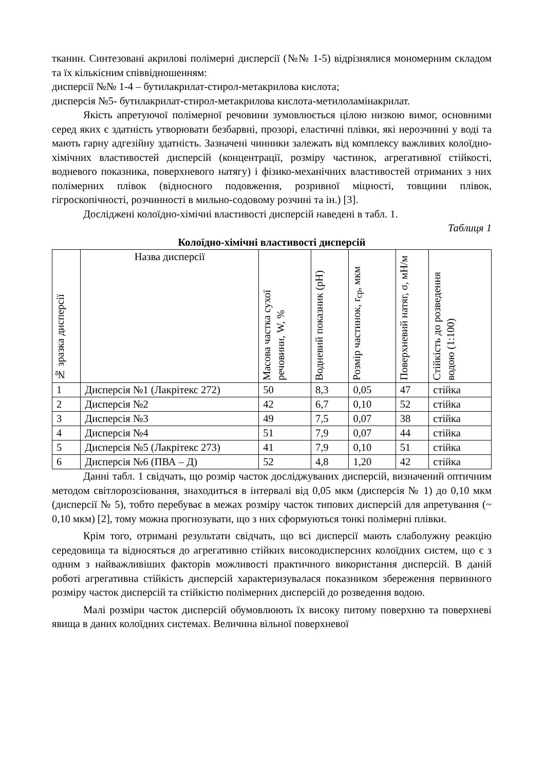тканин. Синтезовані акрилові полімерні дисперсії (№№ 1-5) відрізнялися мономерним складом та їх кількісним співвідношенням:
дисперсії №№ 1-4 – бутилакрилат-стирол-метакрилова кислота;
дисперсія №5- бутилакрилат-стирол-метакрилова кислота-метилоламінакрилат.
Якість апретуючої полімерної речовини зумовлюється цілою низкою вимог, основними серед яких є здатність утворювати безбарвні, прозорі, еластичні плівки, які нерозчинні у воді та мають гарну адгезійну здатність. Зазначені чинники залежать від комплексу важливих колоїдно-хімічних властивостей дисперсій (концентрації, розміру частинок, агрегативної стійкості, водневого показника, поверхневого натягу) і фізико-механічних властивостей отриманих з них полімерних плівок (відносного подовження, розривної міцності, товщини плівок, гігроскопічності, розчинності в мильно-содовому розчині та ін.) [3].
Досліджені колоїдно-хімічні властивості дисперсій наведені в табл. 1.
Таблиця 1
Колоїдно-хімічні властивості дисперсій
| № зразка дисперсії | Назва дисперсії | Масова частка сухої речовини, W, % | Водневий показник (pH) | Розмір частинок, r<sub>ср</sub>, мкм | Поверхневий натяг, σ, мН/м | Стійкість до розведення водою (1:100) |
| --- | --- | --- | --- | --- | --- | --- |
| 1 | Дисперсія №1 (Лакрітекс 272) | 50 | 8,3 | 0,05 | 47 | стійка |
| 2 | Дисперсія №2 | 42 | 6,7 | 0,10 | 52 | стійка |
| 3 | Дисперсія №3 | 49 | 7,5 | 0,07 | 38 | стійка |
| 4 | Дисперсія №4 | 51 | 7,9 | 0,07 | 44 | стійка |
| 5 | Дисперсія №5 (Лакрітекс 273) | 41 | 7,9 | 0,10 | 51 | стійка |
| 6 | Дисперсія №6 (ПВА – Д) | 52 | 4,8 | 1,20 | 42 | стійка |
Данні табл. 1 свідчать, що розмір часток досліджуваних дисперсій, визначений оптичним методом світлорозсіювання, знаходиться в інтервалі від 0,05 мкм (дисперсія № 1) до 0,10 мкм (дисперсії № 5), тобто перебуває в межах розміру часток типових дисперсій для апретування (~ 0,10 мкм) [2], тому можна прогнозувати, що з них сформуються тонкі полімерні плівки.
Крім того, отримані результати свідчать, що всі дисперсії мають слаболужну реакцію середовища та відносяться до агрегативно стійких високодисперсних колоїдних систем, що є з одним з найважливіших факторів можливості практичного використання дисперсій. В даній роботі агрегативна стійкість дисперсій характеризувалася показником збереження первинного розміру часток дисперсій та стійкістю полімерних дисперсій до розведення водою.
Малі розміри часток дисперсій обумовлюють їх високу питому поверхню та поверхневі явища в даних колоїдних системах. Величина вільної поверхневої